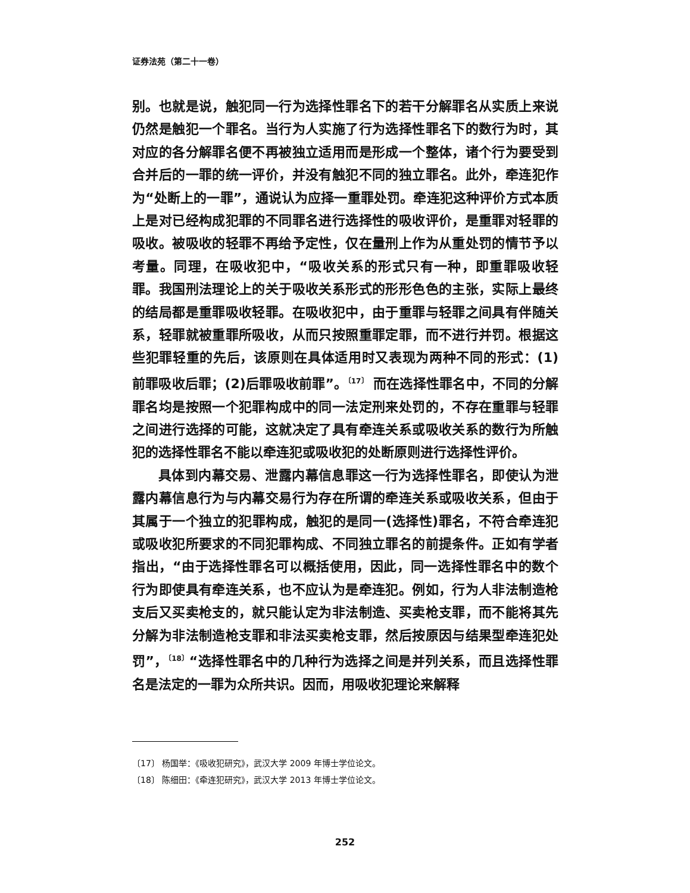证券法苑（第二十一卷）
别。也就是说，触犯同一行为选择性罪名下的若干分解罪名从实质上来说仍然是触犯一个罪名。当行为人实施了行为选择性罪名下的数行为时，其对应的各分解罪名便不再被独立适用而是形成一个整体，诸个行为要受到合并后的一罪的统一评价，并没有触犯不同的独立罪名。此外，牵连犯作为“处断上的一罪”，通说认为应择一重罪处罚。牵连犯这种评价方式本质上是对已经构成犯罪的不同罪名进行选择性的吸收评价，是重罪对轻罪的吸收。被吸收的轻罪不再给予定性，仅在量刑上作为从重处罚的情节予以考量。同理，在吸收犯中，“吸收关系的形式只有一种，即重罪吸收轻罪。我国刑法理论上的关于吸收关系形式的形形色色的主张，实际上最终的结局都是重罪吸收轻罪。在吸收犯中，由于重罪与轻罪之间具有伴随关系，轻罪就被重罪所吸收，从而只按照重罪定罪，而不进行并罚。根据这些犯罪轻重的先后，该原则在具体适用时又表现为两种不同的形式：(1)前罪吸收后罪；(2)后罪吸收前罪”。<sup>〔17〕</sup> 而在选择性罪名中，不同的分解罪名均是按照一个犯罪构成中的同一法定刑来处罚的，不存在重罪与轻罪之间进行选择的可能，这就决定了具有牵连关系或吸收关系的数行为所触犯的选择性罪名不能以牵连犯或吸收犯的处断原则进行选择性评价。
具体到内幕交易、泄露内幕信息罪这一行为选择性罪名，即使认为泄露内幕信息行为与内幕交易行为存在所谓的牵连关系或吸收关系，但由于其属于一个独立的犯罪构成，触犯的是同一(选择性)罪名，不符合牵连犯或吸收犯所要求的不同犯罪构成、不同独立罪名的前提条件。正如有学者指出，“由于选择性罪名可以概括使用，因此，同一选择性罪名中的数个行为即使具有牵连关系，也不应认为是牵连犯。例如，行为人非法制造枪支后又买卖枪支的，就只能认定为非法制造、买卖枪支罪，而不能将其先分解为非法制造枪支罪和非法买卖枪支罪，然后按原因与结果型牵连犯处罚”，<sup>〔18〕</sup>“选择性罪名中的几种行为选择之间是并列关系，而且选择性罪名是法定的一罪为众所共识。因而，用吸收犯理论来解释
〔17〕 杨国举：《吸收犯研究》，武汉大学 2009 年博士学位论文。
〔18〕 陈细田：《牵连犯研究》，武汉大学 2013 年博士学位论文。
252